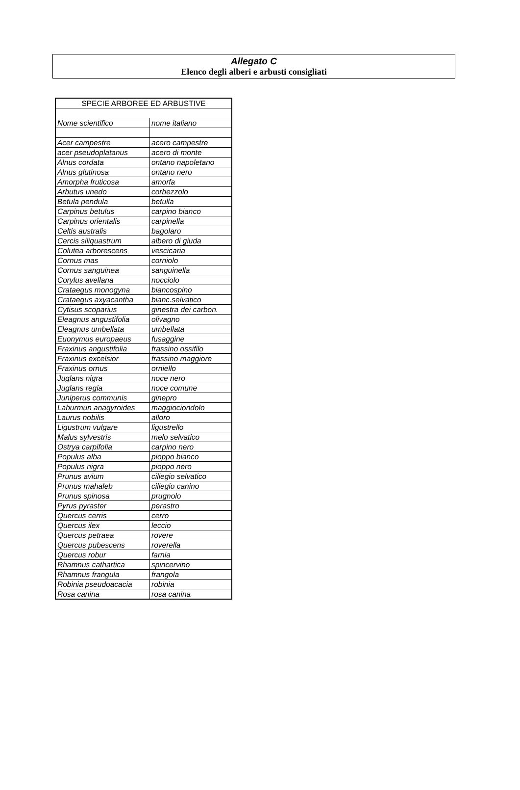Allegato C
Elenco degli alberi e arbusti consigliati
| SPECIE ARBOREE ED ARBUSTIVE | |
| Nome scientifico | nome italiano |
| Acer campestre | acero campestre |
| acer pseudoplatanus | acero di monte |
| Alnus cordata | ontano napoletano |
| Alnus glutinosa | ontano nero |
| Amorpha fruticosa | amorfa |
| Arbutus unedo | corbezzolo |
| Betula pendula | betulla |
| Carpinus betulus | carpino bianco |
| Carpinus orientalis | carpinella |
| Celtis australis | bagolaro |
| Cercis siliquastrum | albero di giuda |
| Colutea arborescens | vescicaria |
| Cornus mas | corniolo |
| Cornus sanguinea | sanguinella |
| Corylus avellana | nocciolo |
| Crataegus monogyna | biancospino |
| Crataegus axyacantha | bianc.selvatico |
| Cytisus scoparius | ginestra dei carbon. |
| Eleagnus angustifolia | olivagno |
| Eleagnus umbellata | umbellata |
| Euonymus europaeus | fusaggine |
| Fraxinus angustifolia | frassino ossifilo |
| Fraxinus excelsior | frassino maggiore |
| Fraxinus ornus | orniello |
| Juglans nigra | noce nero |
| Juglans regia | noce comune |
| Juniperus communis | ginepro |
| Laburmun anagyroides | maggiociondolo |
| Laurus nobilis | alloro |
| Ligustrum vulgare | ligustrello |
| Malus sylvestris | melo selvatico |
| Ostrya carpifolia | carpino nero |
| Populus alba | pioppo bianco |
| Populus nigra | pioppo nero |
| Prunus avium | ciliegio selvatico |
| Prunus mahaleb | ciliegio canino |
| Prunus spinosa | prugnolo |
| Pyrus pyraster | perastro |
| Quercus cerris | cerro |
| Quercus ilex | leccio |
| Quercus petraea | rovere |
| Quercus pubescens | roverella |
| Quercus robur | farnia |
| Rhamnus cathartica | spincervino |
| Rhamnus frangula | frangola |
| Robinia pseudoacacia | robinia |
| Rosa canina | rosa canina |